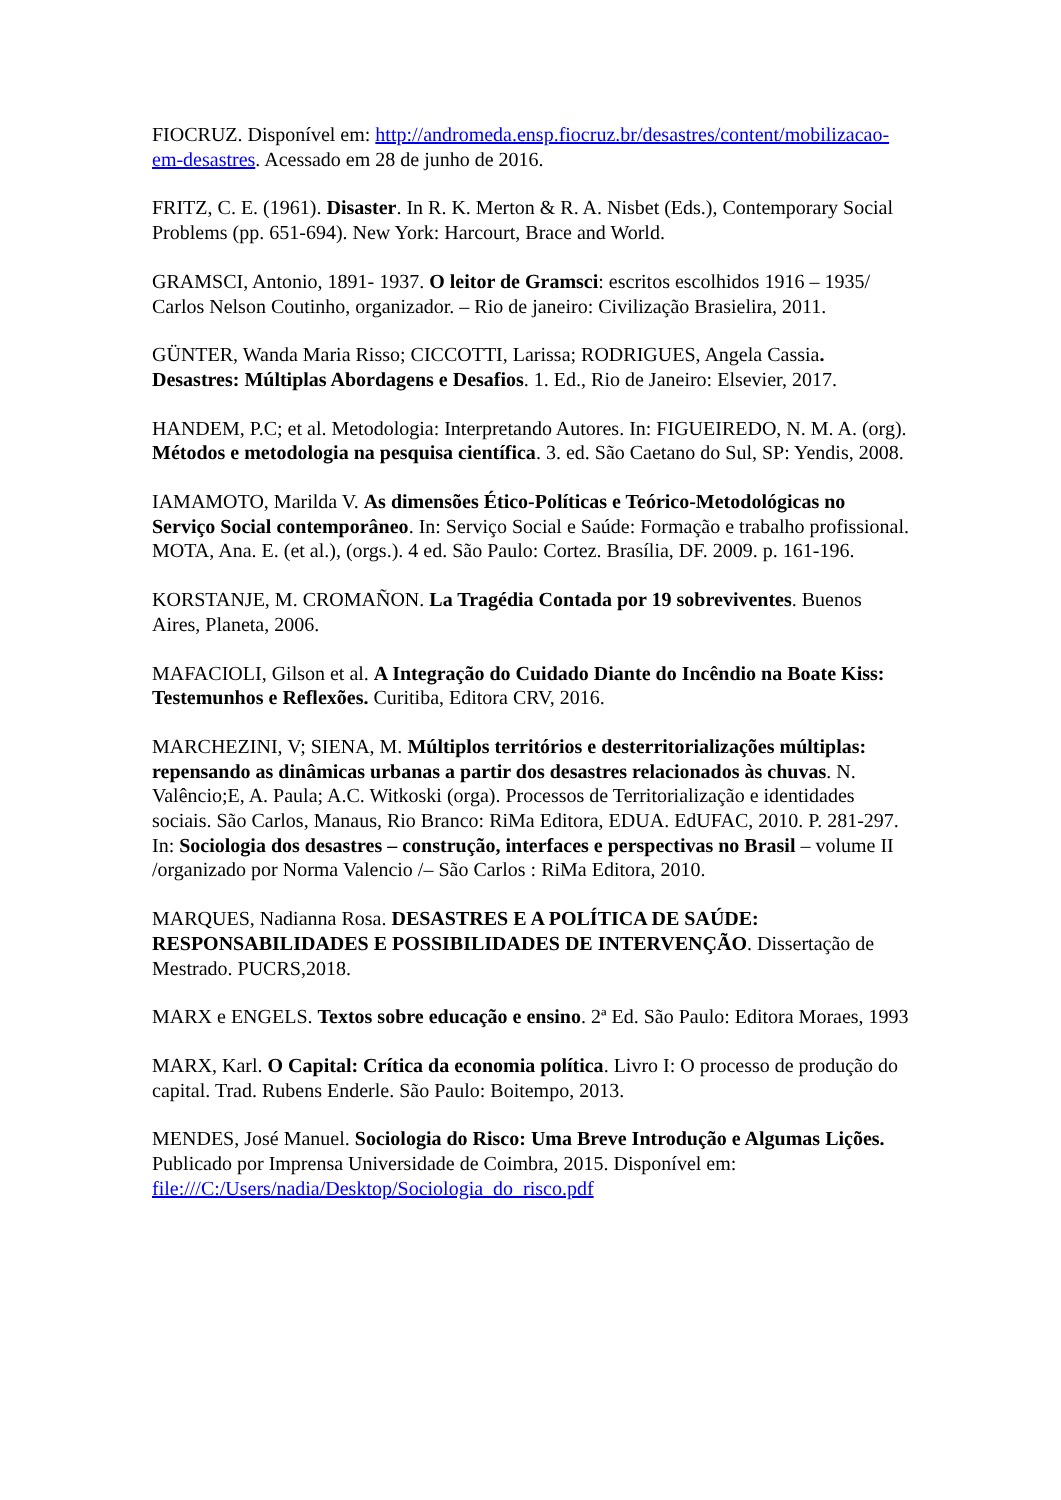FIOCRUZ. Disponível em: http://andromeda.ensp.fiocruz.br/desastres/content/mobilizacao-em-desastres. Acessado em 28 de junho de 2016.
FRITZ, C. E. (1961). Disaster. In R. K. Merton & R. A. Nisbet (Eds.), Contemporary Social Problems (pp. 651-694). New York: Harcourt, Brace and World.
GRAMSCI, Antonio, 1891- 1937. O leitor de Gramsci: escritos escolhidos 1916 – 1935/ Carlos Nelson Coutinho, organizador. – Rio de janeiro: Civilização Brasielira, 2011.
GÜNTER, Wanda Maria Risso; CICCOTTI, Larissa; RODRIGUES, Angela Cassia. Desastres: Múltiplas Abordagens e Desafios. 1. Ed., Rio de Janeiro: Elsevier, 2017.
HANDEM, P.C; et al. Metodologia: Interpretando Autores. In: FIGUEIREDO, N. M. A. (org). Métodos e metodologia na pesquisa científica. 3. ed. São Caetano do Sul, SP: Yendis, 2008.
IAMAMOTO, Marilda V. As dimensões Ético-Políticas e Teórico-Metodológicas no Serviço Social contemporâneo. In: Serviço Social e Saúde: Formação e trabalho profissional. MOTA, Ana. E. (et al.), (orgs.). 4 ed. São Paulo: Cortez. Brasília, DF. 2009. p. 161-196.
KORSTANJE, M. CROMAÑON. La Tragédia Contada por 19 sobreviventes. Buenos Aires, Planeta, 2006.
MAFACIOLI, Gilson et al. A Integração do Cuidado Diante do Incêndio na Boate Kiss: Testemunhos e Reflexões. Curitiba, Editora CRV, 2016.
MARCHEZINI, V; SIENA, M. Múltiplos territórios e desterritorializações múltiplas: repensando as dinâmicas urbanas a partir dos desastres relacionados às chuvas. N. Valêncio;E, A. Paula; A.C. Witkoski (orga). Processos de Territorialização e identidades sociais. São Carlos, Manaus, Rio Branco: RiMa Editora, EDUA. EdUFAC, 2010. P. 281-297. In: Sociologia dos desastres – construção, interfaces e perspectivas no Brasil – volume II /organizado por Norma Valencio /– São Carlos : RiMa Editora, 2010.
MARQUES, Nadianna Rosa. DESASTRES E A POLÍTICA DE SAÚDE: RESPONSABILIDADES E POSSIBILIDADES DE INTERVENÇÃO. Dissertação de Mestrado. PUCRS,2018.
MARX e ENGELS. Textos sobre educação e ensino. 2ª Ed. São Paulo: Editora Moraes, 1993
MARX, Karl. O Capital: Crítica da economia política. Livro I: O processo de produção do capital. Trad. Rubens Enderle. São Paulo: Boitempo, 2013.
MENDES, José Manuel. Sociologia do Risco: Uma Breve Introdução e Algumas Lições. Publicado por Imprensa Universidade de Coimbra, 2015. Disponível em: file:///C:/Users/nadia/Desktop/Sociologia_do_risco.pdf